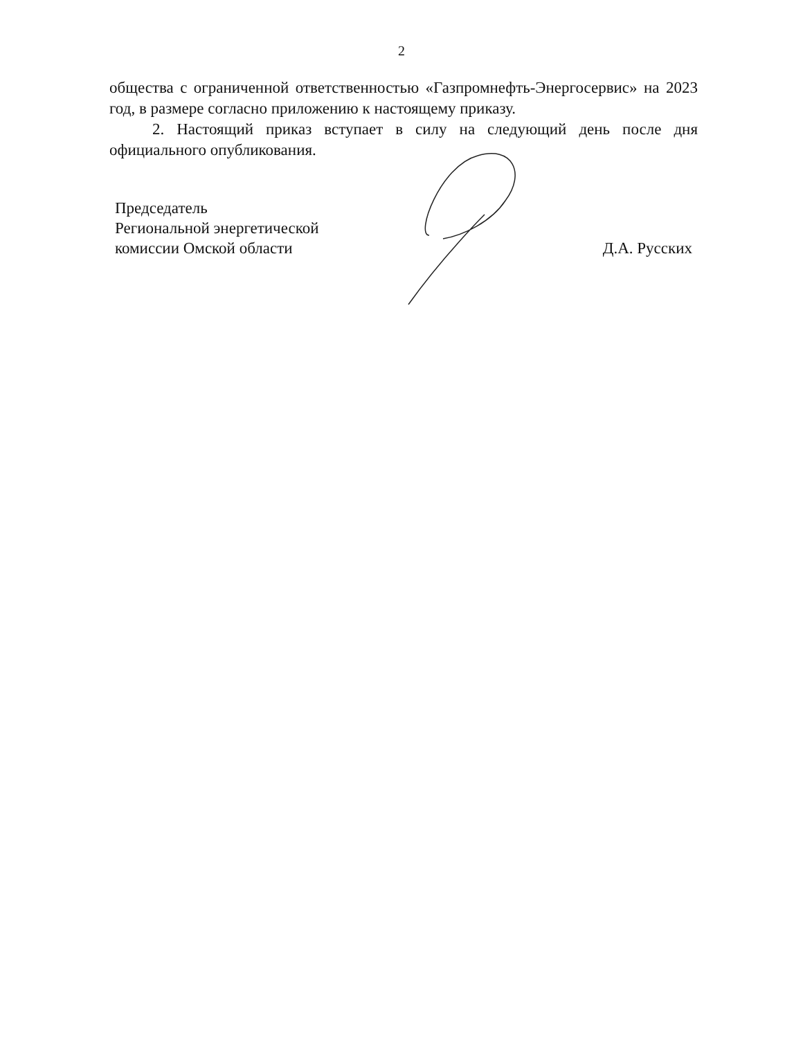2
общества с ограниченной ответственностью «Газпромнефть-Энергосервис» на 2023 год, в размере согласно приложению к настоящему приказу.
2. Настоящий приказ вступает в силу на следующий день после дня официального опубликования.
Председатель
Региональной энергетической
комиссии Омской области
Д.А. Русских